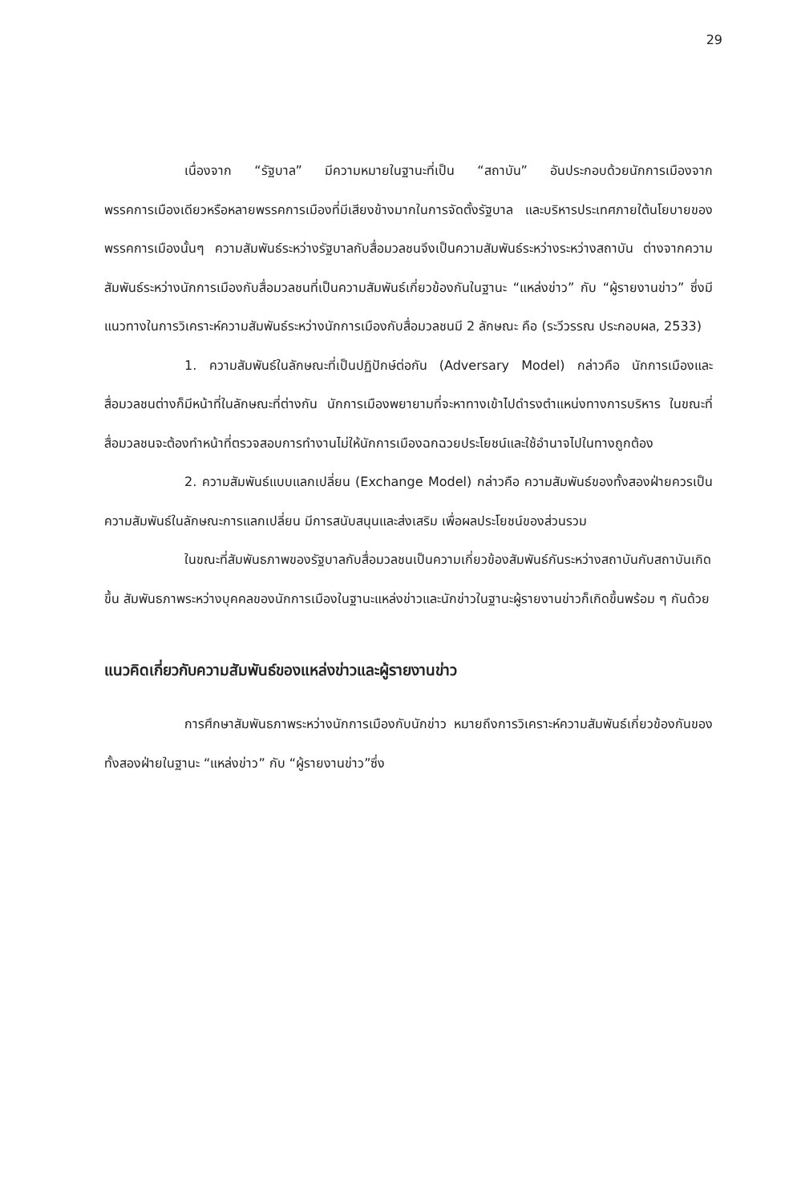29
เนื่องจาก “รัฐบาล” มีความหมายในฐานะที่เป็น “สถาบัน” อันประกอบด้วยนักการเมืองจากพรรคการเมืองเดียวหรือหลายพรรคการเมืองที่มีเสียงข้างมากในการจัดตั้งรัฐบาล และบริหารประเทศภายใต้นโยบายของพรรคการเมืองนั้นๆ ความสัมพันธ์ระหว่างรัฐบาลกับสื่อมวลชนจึงเป็นความสัมพันธ์ระหว่างระหว่างสถาบัน ต่างจากความสัมพันธ์ระหว่างนักการเมืองกับสื่อมวลชนที่เป็นความสัมพันธ์เกี่ยวข้องกันในฐานะ “แหล่งข่าว” กับ “ผู้รายงานข่าว” ซึ่งมีแนวทางในการวิเคราะห์ความสัมพันธ์ระหว่างนักการเมืองกับสื่อมวลชนมี 2 ลักษณะ คือ (ระวีวรรณ ประกอบผล, 2533)
1. ความสัมพันธ์ในลักษณะที่เป็นปฏิปักษ์ต่อกัน (Adversary Model) กล่าวคือ นักการเมืองและสื่อมวลชนต่างก็มีหน้าที่ในลักษณะที่ต่างกัน นักการเมืองพยายามที่จะหาทางเข้าไปดำรงตำแหน่งทางการบริหาร ในขณะที่สื่อมวลชนจะต้องทำหน้าที่ตรวจสอบการทำงานไม่ให้นักการเมืองฉกฉวยประโยชน์และใช้อำนาจไปในทางถูกต้อง
2. ความสัมพันธ์แบบแลกเปลี่ยน (Exchange Model) กล่าวคือ ความสัมพันธ์ของทั้งสองฝ่ายควรเป็นความสัมพันธ์ในลักษณะการแลกเปลี่ยน มีการสนับสนุนและส่งเสริม เพื่อผลประโยชน์ของส่วนรวม
ในขณะที่สัมพันธภาพของรัฐบาลกับสื่อมวลชนเป็นความเกี่ยวข้องสัมพันธ์กันระหว่างสถาบันกับสถาบันเกิดขึ้น สัมพันธภาพระหว่างบุคคลของนักการเมืองในฐานะแหล่งข่าวและนักข่าวในฐานะผู้รายงานข่าวก็เกิดขึ้นพร้อม ๆ กันด้วย
แนวคิดเกี่ยวกับความสัมพันธ์ของแหล่งข่าวและผู้รายงานข่าว
การศึกษาสัมพันธภาพระหว่างนักการเมืองกับนักข่าว หมายถึงการวิเคราะห์ความสัมพันธ์เกี่ยวข้องกันของทั้งสองฝ่ายในฐานะ “แหล่งข่าว” กับ “ผู้รายงานข่าว”ซึ่ง